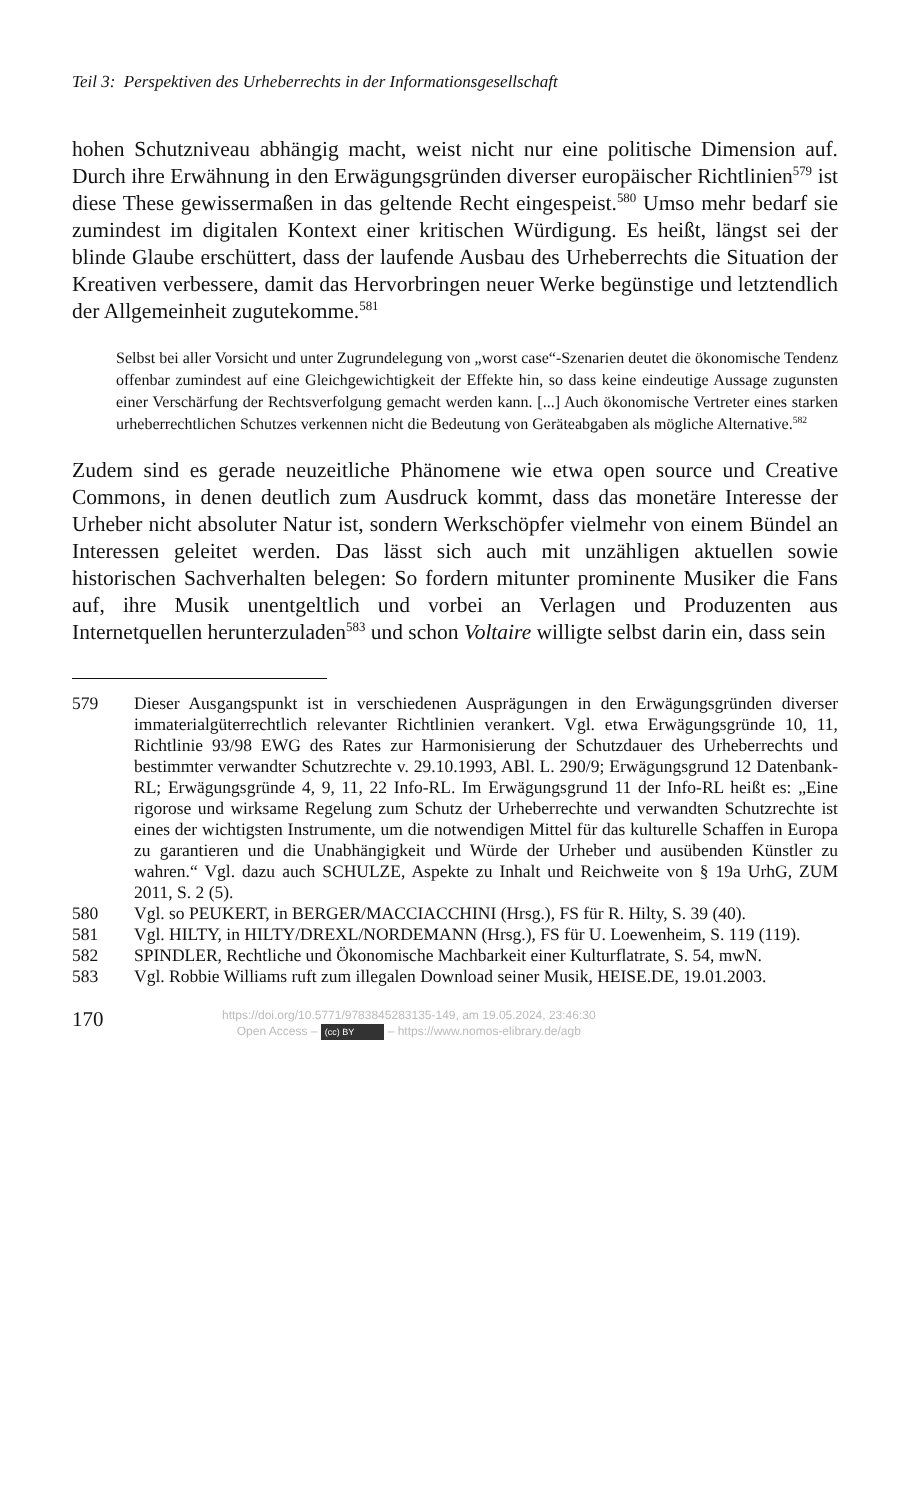Teil 3: Perspektiven des Urheberrechts in der Informationsgesellschaft
hohen Schutzniveau abhängig macht, weist nicht nur eine politische Dimension auf. Durch ihre Erwähnung in den Erwägungsgründen diverser europäischer Richtlinien<sup>579</sup> ist diese These gewissermaßen in das geltende Recht eingespeist.<sup>580</sup> Umso mehr bedarf sie zumindest im digitalen Kontext einer kritischen Würdigung. Es heißt, längst sei der blinde Glaube erschüttert, dass der laufende Ausbau des Urheberrechts die Situation der Kreativen verbessere, damit das Hervorbringen neuer Werke begünstige und letztendlich der Allgemeinheit zugutekomme.<sup>581</sup>
Selbst bei aller Vorsicht und unter Zugrundelegung von „worst case“-Szenarien deutet die ökonomische Tendenz offenbar zumindest auf eine Gleichgewichtigkeit der Effekte hin, so dass keine eindeutige Aussage zugunsten einer Verschärfung der Rechtsverfolgung gemacht werden kann. [...] Auch ökonomische Vertreter eines starken urheberrechtlichen Schutzes verkennen nicht die Bedeutung von Geräteabgaben als mögliche Alternative.<sup>582</sup>
Zudem sind es gerade neuzeitliche Phänomene wie etwa open source und Creative Commons, in denen deutlich zum Ausdruck kommt, dass das monetäre Interesse der Urheber nicht absoluter Natur ist, sondern Werkschöpfer vielmehr von einem Bündel an Interessen geleitet werden. Das lässt sich auch mit unzähligen aktuellen sowie historischen Sachverhalten belegen: So fordern mitunter prominente Musiker die Fans auf, ihre Musik unentgeltlich und vorbei an Verlagen und Produzenten aus Internetquellen herunterzuladen<sup>583</sup> und schon Voltaire willigte selbst darin ein, dass sein
579 Dieser Ausgangspunkt ist in verschiedenen Ausprägungen in den Erwägungsgründen diverser immaterialgüterrechtlich relevanter Richtlinien verankert. Vgl. etwa Erwägungsgründe 10, 11, Richtlinie 93/98 EWG des Rates zur Harmonisierung der Schutzdauer des Urheberrechts und bestimmter verwandter Schutzrechte v. 29.10.1993, ABl. L. 290/9; Erwägungsgrund 12 Datenbank-RL; Erwägungsgründe 4, 9, 11, 22 Info-RL. Im Erwägungsgrund 11 der Info-RL heißt es: „Eine rigorose und wirksame Regelung zum Schutz der Urheberrechte und verwandten Schutzrechte ist eines der wichtigsten Instrumente, um die notwendigen Mittel für das kulturelle Schaffen in Europa zu garantieren und die Unabhängigkeit und Würde der Urheber und ausübenden Künstler zu wahren.“ Vgl. dazu auch SCHULZE, Aspekte zu Inhalt und Reichweite von § 19a UrhG, ZUM 2011, S. 2 (5).
580 Vgl. so PEUKERT, in BERGER/MACCIACCHINI (Hrsg.), FS für R. Hilty, S. 39 (40).
581 Vgl. HILTY, in HILTY/DREXL/NORDEMANN (Hrsg.), FS für U. Loewenheim, S. 119 (119).
582 SPINDLER, Rechtliche und Ökonomische Machbarkeit einer Kulturflatrate, S. 54, mwN.
583 Vgl. Robbie Williams ruft zum illegalen Download seiner Musik, HEISE.DE, 19.01.2003.
170
https://doi.org/10.5771/9783845283135-149, am 19.05.2024, 23:46:30
Open Access – (cc) BY – https://www.nomos-elibrary.de/agb